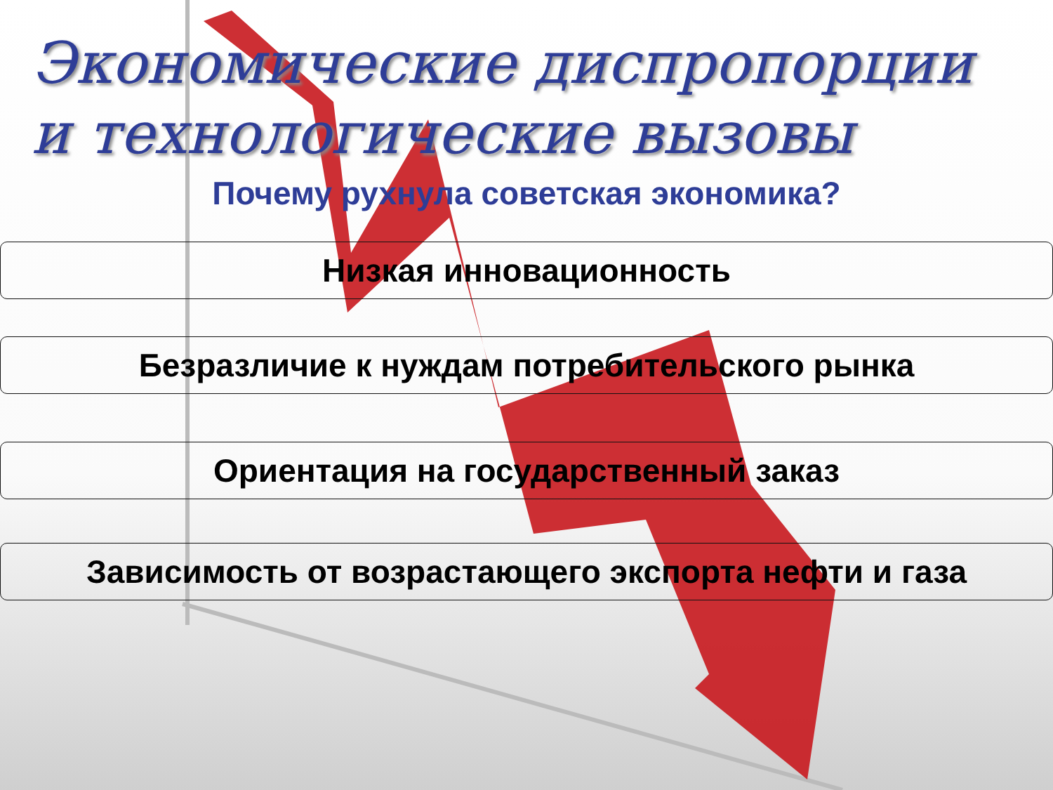Экономические диспропорции
и технологические вызовы
Почему рухнула советская экономика?
Низкая инновационность
Безразличие к нуждам потребительского рынка
Ориентация на государственный заказ
Зависимость от возрастающего экспорта нефти и газа